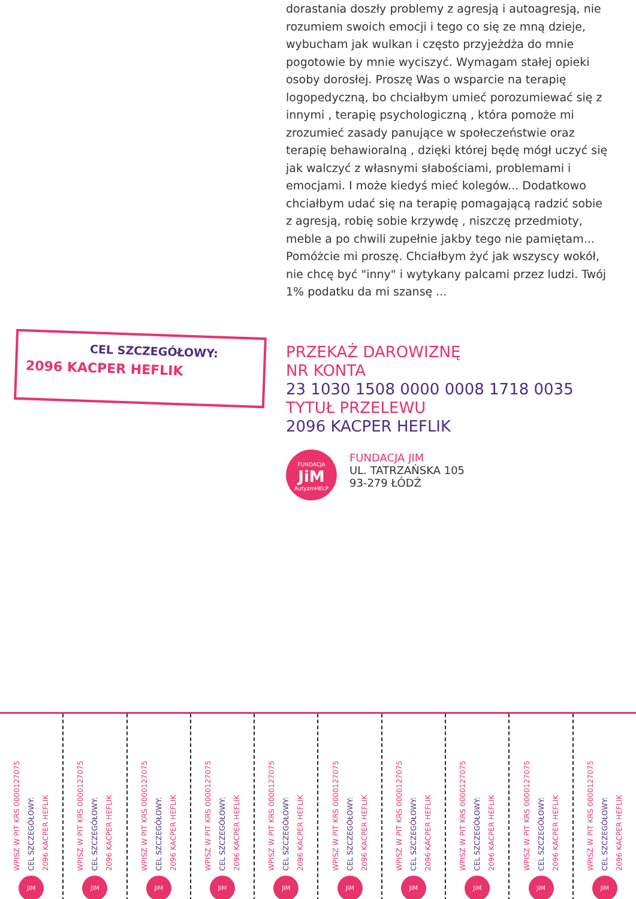dorastania doszły problemy z agresją i autoagresją, nie rozumiem swoich emocji i tego co się ze mną dzieje, wybucham jak wulkan i często przyjeżdża do mnie pogotowie by mnie wyciszyć. Wymagam stałej opieki osoby dorosłej. Proszę Was o wsparcie na terapię logopedyczną, bo chciałbym umieć porozumiewać się z innymi , terapię psychologiczną , która pomoże mi zrozumieć zasady panujące w społeczeństwie oraz terapię behawioralną , dzięki której będę mógł uczyć się jak walczyć z własnymi słabościami, problemami i emocjami. I może kiedyś mieć kolegów... Dodatkowo chciałbym udać się na terapię pomagającą radzić sobie z agresją, robię sobie krzywdę , niszczę przedmioty, meble a po chwili zupełnie jakby tego nie pamiętam... Pomóżcie mi proszę. Chciałbym żyć jak wszyscy wokół, nie chcę być "inny" i wytykany palcami przez ludzi. Twój 1% podatku da mi szansę ...
CEL SZCZEGÓŁOWY:
2096 KACPER HEFLIK
PRZEKAŻ DAROWIZNĘ
NR KONTA
23 1030 1508 0000 0008 1718 0035
TYTUŁ PRZELEWU
2096 KACPER HEFLIK
FUNDACJA
JiM
AutyzmHELP
FUNDACJA JIM
UL. TATRZAŃSKA 105
93-279 ŁÓDŹ
WPISZ W PIT KRS 0000127075 CEL SZCZEGÓŁOWY: 2096 KACPER HEFLIK
JiM
WPISZ W PIT KRS 0000127075 CEL SZCZEGÓŁOWY: 2096 KACPER HEFLIK
JiM
WPISZ W PIT KRS 0000127075 CEL SZCZEGÓŁOWY: 2096 KACPER HEFLIK
JiM
WPISZ W PIT KRS 0000127075 CEL SZCZEGÓŁOWY: 2096 KACPER HEFLIK
JiM
WPISZ W PIT KRS 0000127075 CEL SZCZEGÓŁOWY: 2096 KACPER HEFLIK
JiM
WPISZ W PIT KRS 0000127075 CEL SZCZEGÓŁOWY: 2096 KACPER HEFLIK
JiM
WPISZ W PIT KRS 0000127075 CEL SZCZEGÓŁOWY: 2096 KACPER HEFLIK
JiM
WPISZ W PIT KRS 0000127075 CEL SZCZEGÓŁOWY: 2096 KACPER HEFLIK
JiM
WPISZ W PIT KRS 0000127075 CEL SZCZEGÓŁOWY: 2096 KACPER HEFLIK
JiM
WPISZ W PIT KRS 0000127075 CEL SZCZEGÓŁOWY: 2096 KACPER HEFLIK
JiM